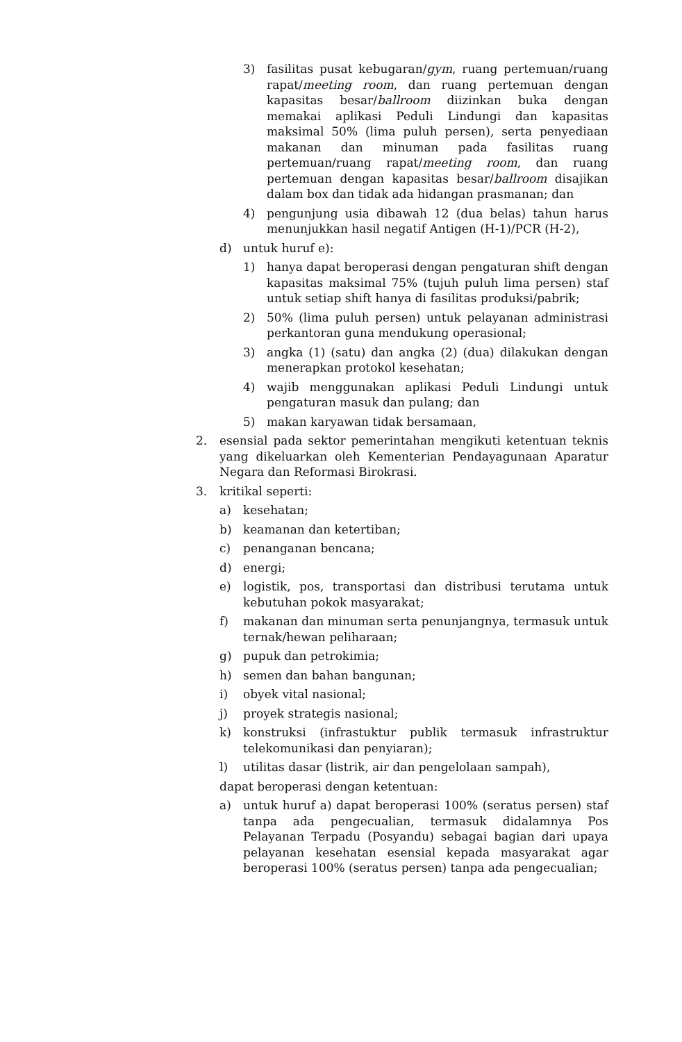3) fasilitas pusat kebugaran/gym, ruang pertemuan/ruang rapat/meeting room, dan ruang pertemuan dengan kapasitas besar/ballroom diizinkan buka dengan memakai aplikasi Peduli Lindungi dan kapasitas maksimal 50% (lima puluh persen), serta penyediaan makanan dan minuman pada fasilitas ruang pertemuan/ruang rapat/meeting room, dan ruang pertemuan dengan kapasitas besar/ballroom disajikan dalam box dan tidak ada hidangan prasmanan; dan
4) pengunjung usia dibawah 12 (dua belas) tahun harus menunjukkan hasil negatif Antigen (H-1)/PCR (H-2),
d) untuk huruf e):
1) hanya dapat beroperasi dengan pengaturan shift dengan kapasitas maksimal 75% (tujuh puluh lima persen) staf untuk setiap shift hanya di fasilitas produksi/pabrik;
2) 50% (lima puluh persen) untuk pelayanan administrasi perkantoran guna mendukung operasional;
3) angka (1) (satu) dan angka (2) (dua) dilakukan dengan menerapkan protokol kesehatan;
4) wajib menggunakan aplikasi Peduli Lindungi untuk pengaturan masuk dan pulang; dan
5) makan karyawan tidak bersamaan,
2. esensial pada sektor pemerintahan mengikuti ketentuan teknis yang dikeluarkan oleh Kementerian Pendayagunaan Aparatur Negara dan Reformasi Birokrasi.
3. kritikal seperti:
a) kesehatan;
b) keamanan dan ketertiban;
c) penanganan bencana;
d) energi;
e) logistik, pos, transportasi dan distribusi terutama untuk kebutuhan pokok masyarakat;
f) makanan dan minuman serta penunjangnya, termasuk untuk ternak/hewan peliharaan;
g) pupuk dan petrokimia;
h) semen dan bahan bangunan;
i) obyek vital nasional;
j) proyek strategis nasional;
k) konstruksi (infrastuktur publik termasuk infrastruktur telekomunikasi dan penyiaran);
l) utilitas dasar (listrik, air dan pengelolaan sampah),
dapat beroperasi dengan ketentuan:
a) untuk huruf a) dapat beroperasi 100% (seratus persen) staf tanpa ada pengecualian, termasuk didalamnya Pos Pelayanan Terpadu (Posyandu) sebagai bagian dari upaya pelayanan kesehatan esensial kepada masyarakat agar beroperasi 100% (seratus persen) tanpa ada pengecualian;